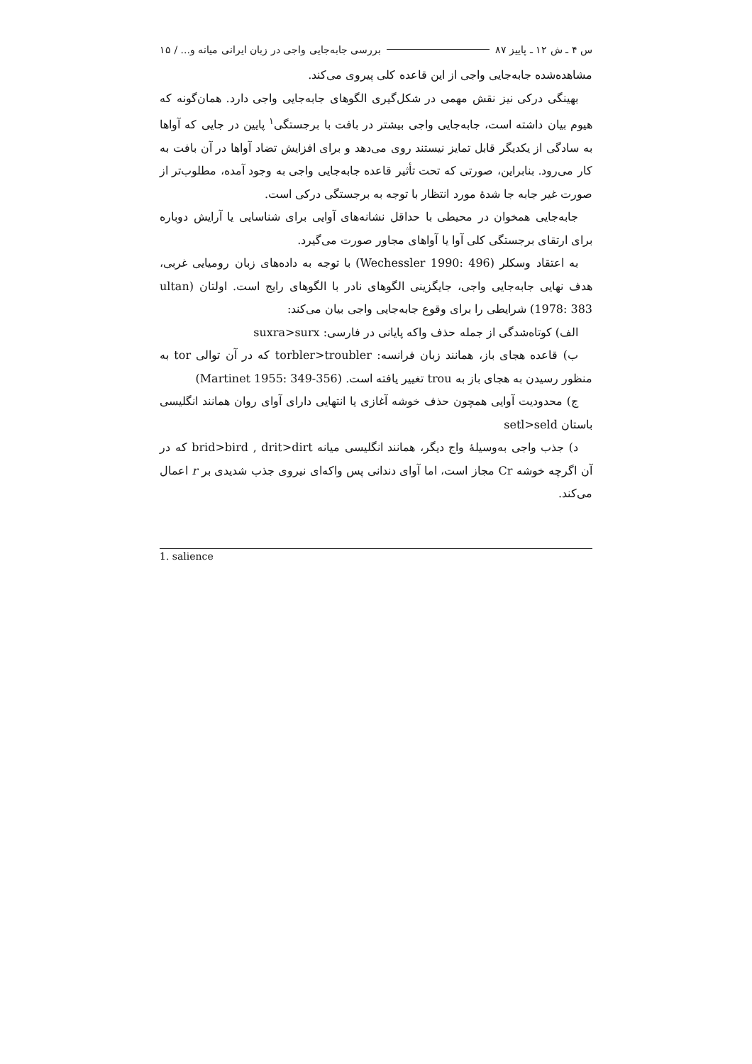س ۴ ـ ش ۱۲ ـ پاییز ۸۷ بررسی جابه‌جایی واجی در زبان ایرانی میانه و... / ۱۵
مشاهده‌شده جابه‌جایی واجی از این قاعده کلی پیروی می‌کند.
بهینگی درکی نیز نقش مهمی در شکل‌گیری الگوهای جابه‌جایی واجی دارد. همان‌گونه که هیوم بیان داشته است، جابه‌جایی واجی بیشتر در بافت با برجستگی<sup>۱</sup> پایین در جایی که آواها به سادگی از یکدیگر قابل تمایز نیستند روی می‌دهد و برای افزایش تضاد آواها در آن بافت به کار می‌رود. بنابراین، صورتی که تحت تأثیر قاعده جابه‌جایی واجی به وجود آمده، مطلوب‌تر از صورت غیر جابه جا شدهٔ مورد انتظار با توجه به برجستگی درکی است.
جابه‌جایی همخوان در محیطی با حداقل نشانه‌های آوایی برای شناسایی یا آرایش دوباره برای ارتقای برجستگی کلی آوا یا آواهای مجاور صورت می‌گیرد.
به اعتقاد وسکلر (Wechessler 1990: 496) با توجه به داده‌های زبان رومیایی غربی، هدف نهایی جابه‌جایی واجی، جایگزینی الگوهای نادر با الگوهای رایج است. اولتان (ultan 1978: 383) شرایطی را برای وقوع جابه‌جایی واجی بیان می‌کند:
الف) کوتاه‌شدگی از جمله حذف واکه پایانی در فارسی: suxra>surx
ب) قاعده هجای باز، همانند زبان فرانسه: torbler>troubler که در آن توالی tor به منظور رسیدن به هجای باز به trou تغییر یافته است. (Martinet 1955: 349-356)
ج) محدودیت آوایی همچون حذف خوشه آغازی یا انتهایی دارای آوای روان همانند انگلیسی باستان setl>seld
د) جذب واجی به‌وسیلهٔ واج دیگر، همانند انگلیسی میانه brid>bird , drit>dirt که در آن اگرچه خوشه Cr مجاز است، اما آوای دندانی پس واکه‌ای نیروی جذب شدیدی بر r اعمال می‌کند.
1. salience